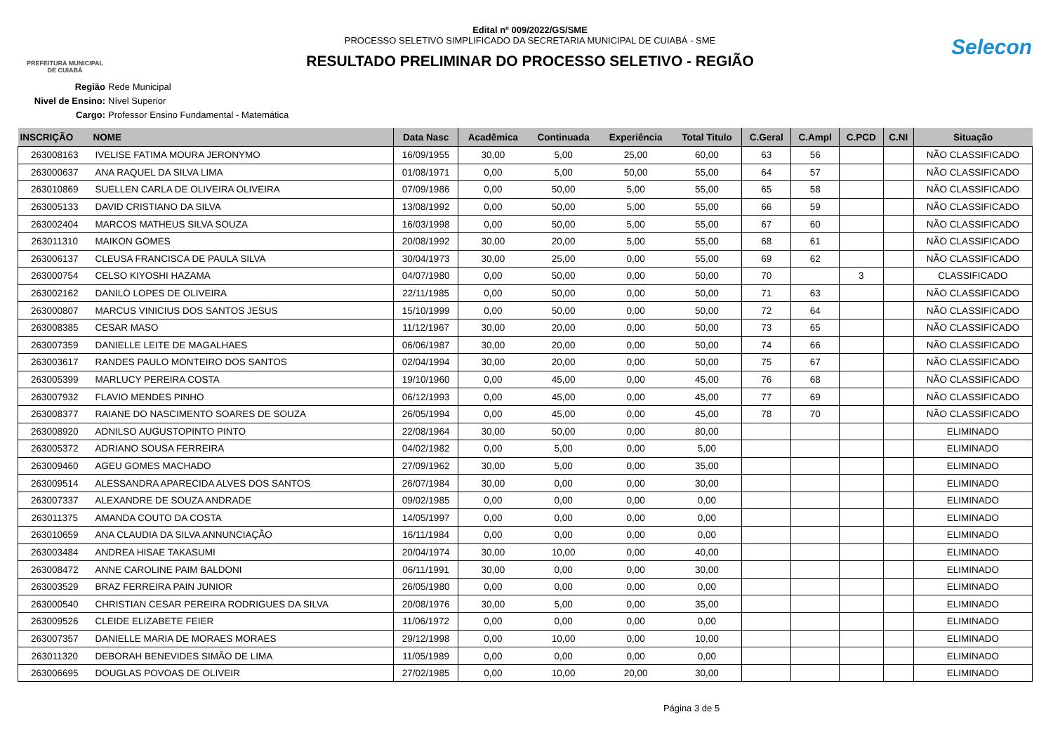PREFEITURA MUNICIPAL
DE CUIABÁ
Edital nº 009/2022/GS/SME
PROCESSO SELETIVO SIMPLIFICADO DA SECRETARIA MUNICIPAL DE CUIABÁ - SME
RESULTADO PRELIMINAR DO PROCESSO SELETIVO - REGIÃO
Selecon
Região Rede Municipal
Nivel de Ensino: Nível Superior
Cargo: Professor Ensino Fundamental - Matemática
| INSCRIÇÃO | NOME | Data Nasc | Acadêmica | Continuada | Experiência | Total Titulo | C.Geral | C.Ampl | C.PCD | C.NI | Situação |
| --- | --- | --- | --- | --- | --- | --- | --- | --- | --- | --- | --- |
| 263008163 | IVELISE FATIMA MOURA JERONYMO | 16/09/1955 | 30,00 | 5,00 | 25,00 | 60,00 | 63 | 56 | | | NÃO CLASSIFICADO |
| 263000637 | ANA RAQUEL DA SILVA LIMA | 01/08/1971 | 0,00 | 5,00 | 50,00 | 55,00 | 64 | 57 | | | NÃO CLASSIFICADO |
| 263010869 | SUELLEN CARLA DE OLIVEIRA OLIVEIRA | 07/09/1986 | 0,00 | 50,00 | 5,00 | 55,00 | 65 | 58 | | | NÃO CLASSIFICADO |
| 263005133 | DAVID CRISTIANO DA SILVA | 13/08/1992 | 0,00 | 50,00 | 5,00 | 55,00 | 66 | 59 | | | NÃO CLASSIFICADO |
| 263002404 | MARCOS MATHEUS SILVA SOUZA | 16/03/1998 | 0,00 | 50,00 | 5,00 | 55,00 | 67 | 60 | | | NÃO CLASSIFICADO |
| 263011310 | MAIKON GOMES | 20/08/1992 | 30,00 | 20,00 | 5,00 | 55,00 | 68 | 61 | | | NÃO CLASSIFICADO |
| 263006137 | CLEUSA FRANCISCA DE PAULA SILVA | 30/04/1973 | 30,00 | 25,00 | 0,00 | 55,00 | 69 | 62 | | | NÃO CLASSIFICADO |
| 263000754 | CELSO KIYOSHI HAZAMA | 04/07/1980 | 0,00 | 50,00 | 0,00 | 50,00 | 70 | | 3 | | CLASSIFICADO |
| 263002162 | DANILO LOPES DE OLIVEIRA | 22/11/1985 | 0,00 | 50,00 | 0,00 | 50,00 | 71 | 63 | | | NÃO CLASSIFICADO |
| 263000807 | MARCUS VINICIUS DOS SANTOS JESUS | 15/10/1999 | 0,00 | 50,00 | 0,00 | 50,00 | 72 | 64 | | | NÃO CLASSIFICADO |
| 263008385 | CESAR MASO | 11/12/1967 | 30,00 | 20,00 | 0,00 | 50,00 | 73 | 65 | | | NÃO CLASSIFICADO |
| 263007359 | DANIELLE LEITE DE MAGALHAES | 06/06/1987 | 30,00 | 20,00 | 0,00 | 50,00 | 74 | 66 | | | NÃO CLASSIFICADO |
| 263003617 | RANDES PAULO MONTEIRO DOS SANTOS | 02/04/1994 | 30,00 | 20,00 | 0,00 | 50,00 | 75 | 67 | | | NÃO CLASSIFICADO |
| 263005399 | MARLUCY PEREIRA COSTA | 19/10/1960 | 0,00 | 45,00 | 0,00 | 45,00 | 76 | 68 | | | NÃO CLASSIFICADO |
| 263007932 | FLAVIO MENDES PINHO | 06/12/1993 | 0,00 | 45,00 | 0,00 | 45,00 | 77 | 69 | | | NÃO CLASSIFICADO |
| 263008377 | RAIANE DO NASCIMENTO SOARES DE SOUZA | 26/05/1994 | 0,00 | 45,00 | 0,00 | 45,00 | 78 | 70 | | | NÃO CLASSIFICADO |
| 263008920 | ADNILSO AUGUSTOPINTO PINTO | 22/08/1964 | 30,00 | 50,00 | 0,00 | 80,00 | | | | | ELIMINADO |
| 263005372 | ADRIANO SOUSA FERREIRA | 04/02/1982 | 0,00 | 5,00 | 0,00 | 5,00 | | | | | ELIMINADO |
| 263009460 | AGEU GOMES MACHADO | 27/09/1962 | 30,00 | 5,00 | 0,00 | 35,00 | | | | | ELIMINADO |
| 263009514 | ALESSANDRA APARECIDA ALVES DOS SANTOS | 26/07/1984 | 30,00 | 0,00 | 0,00 | 30,00 | | | | | ELIMINADO |
| 263007337 | ALEXANDRE DE SOUZA ANDRADE | 09/02/1985 | 0,00 | 0,00 | 0,00 | 0,00 | | | | | ELIMINADO |
| 263011375 | AMANDA COUTO DA COSTA | 14/05/1997 | 0,00 | 0,00 | 0,00 | 0,00 | | | | | ELIMINADO |
| 263010659 | ANA CLAUDIA DA SILVA ANNUNCIAÇÃO | 16/11/1984 | 0,00 | 0,00 | 0,00 | 0,00 | | | | | ELIMINADO |
| 263003484 | ANDREA HISAE TAKASUMI | 20/04/1974 | 30,00 | 10,00 | 0,00 | 40,00 | | | | | ELIMINADO |
| 263008472 | ANNE CAROLINE PAIM BALDONI | 06/11/1991 | 30,00 | 0,00 | 0,00 | 30,00 | | | | | ELIMINADO |
| 263003529 | BRAZ FERREIRA PAIN JUNIOR | 26/05/1980 | 0,00 | 0,00 | 0,00 | 0,00 | | | | | ELIMINADO |
| 263000540 | CHRISTIAN CESAR PEREIRA RODRIGUES DA SILVA | 20/08/1976 | 30,00 | 5,00 | 0,00 | 35,00 | | | | | ELIMINADO |
| 263009526 | CLEIDE ELIZABETE FEIER | 11/06/1972 | 0,00 | 0,00 | 0,00 | 0,00 | | | | | ELIMINADO |
| 263007357 | DANIELLE MARIA DE MORAES MORAES | 29/12/1998 | 0,00 | 10,00 | 0,00 | 10,00 | | | | | ELIMINADO |
| 263011320 | DEBORAH BENEVIDES SIMÃO DE LIMA | 11/05/1989 | 0,00 | 0,00 | 0,00 | 0,00 | | | | | ELIMINADO |
| 263006695 | DOUGLAS POVOAS DE OLIVEIR | 27/02/1985 | 0,00 | 10,00 | 20,00 | 30,00 | | | | | ELIMINADO |
Página 3 de 5